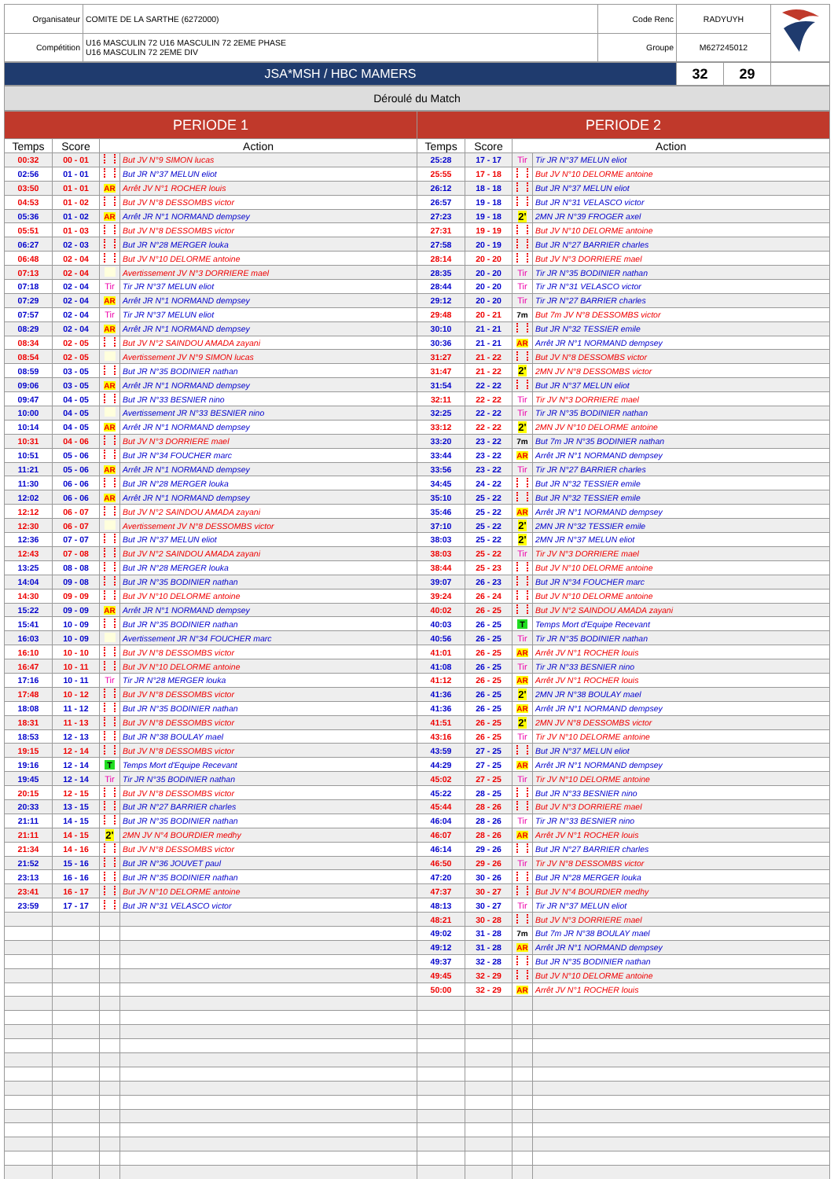| Organisateur | COMITE DE LA SARTHE (6272000) | Code Renc | RADYUYH | |
| Compétition | U16 MASCULIN 72 U16 MASCULIN 72 2EME PHASE U16 MASCULIN 72 2EME DIV | Groupe | M627245012 | |
| JSA*MSH / HBC MAMERS | 32 | 29 | |
| Déroulé du Match |
| PERIODE 1 | | | | PERIODE 2 | | | |
| --- | --- | --- | --- | --- | --- | --- | --- |
| Temps | Score | Action | | Temps | Score | Action | |
| 00:32 | 00 - 01 | | But JV N°9 SIMON lucas | 25:28 | 17 - 17 | Tir | Tir JR N°37 MELUN eliot |
| 02:56 | 01 - 01 | | But JR N°37 MELUN eliot | 25:55 | 17 - 18 | | But JV N°10 DELORME antoine |
| 03:50 | 01 - 01 | AR | Arrêt JV N°1 ROCHER louis | 26:12 | 18 - 18 | | But JR N°37 MELUN eliot |
| 04:53 | 01 - 02 | | But JV N°8 DESSOMBS victor | 26:57 | 19 - 18 | | But JR N°31 VELASCO victor |
| 05:36 | 01 - 02 | AR | Arrêt JR N°1 NORMAND dempsey | 27:23 | 19 - 18 | 2' | 2MN JR N°39 FROGER axel |
| 05:51 | 01 - 03 | | But JV N°8 DESSOMBS victor | 27:31 | 19 - 19 | | But JV N°10 DELORME antoine |
| 06:27 | 02 - 03 | | But JR N°28 MERGER louka | 27:58 | 20 - 19 | | But JR N°27 BARRIER charles |
| 06:48 | 02 - 04 | | But JV N°10 DELORME antoine | 28:14 | 20 - 20 | | But JV N°3 DORRIERE mael |
| 07:13 | 02 - 04 | | Avertissement JV N°3 DORRIERE mael | 28:35 | 20 - 20 | Tir | Tir JR N°35 BODINIER nathan |
| 07:18 | 02 - 04 | Tir | Tir JR N°37 MELUN eliot | 28:44 | 20 - 20 | Tir | Tir JR N°31 VELASCO victor |
| 07:29 | 02 - 04 | AR | Arrêt JR N°1 NORMAND dempsey | 29:12 | 20 - 20 | Tir | Tir JR N°27 BARRIER charles |
| 07:57 | 02 - 04 | Tir | Tir JR N°37 MELUN eliot | 29:48 | 20 - 21 | 7m | But 7m JV N°8 DESSOMBS victor |
| 08:29 | 02 - 04 | AR | Arrêt JR N°1 NORMAND dempsey | 30:10 | 21 - 21 | | But JR N°32 TESSIER emile |
| 08:34 | 02 - 05 | | But JV N°2 SAINDOU AMADA zayani | 30:36 | 21 - 21 | AR | Arrêt JR N°1 NORMAND dempsey |
| 08:54 | 02 - 05 | | Avertissement JV N°9 SIMON lucas | 31:27 | 21 - 22 | | But JV N°8 DESSOMBS victor |
| 08:59 | 03 - 05 | | But JR N°35 BODINIER nathan | 31:47 | 21 - 22 | 2' | 2MN JV N°8 DESSOMBS victor |
| 09:06 | 03 - 05 | AR | Arrêt JR N°1 NORMAND dempsey | 31:54 | 22 - 22 | | But JR N°37 MELUN eliot |
| 09:47 | 04 - 05 | | But JR N°33 BESNIER nino | 32:11 | 22 - 22 | Tir | Tir JV N°3 DORRIERE mael |
| 10:00 | 04 - 05 | | Avertissement JR N°33 BESNIER nino | 32:25 | 22 - 22 | Tir | Tir JR N°35 BODINIER nathan |
| 10:14 | 04 - 05 | AR | Arrêt JR N°1 NORMAND dempsey | 33:12 | 22 - 22 | 2' | 2MN JV N°10 DELORME antoine |
| 10:31 | 04 - 06 | | But JV N°3 DORRIERE mael | 33:20 | 23 - 22 | 7m | But 7m JR N°35 BODINIER nathan |
| 10:51 | 05 - 06 | | But JR N°34 FOUCHER marc | 33:44 | 23 - 22 | AR | Arrêt JR N°1 NORMAND dempsey |
| 11:21 | 05 - 06 | AR | Arrêt JR N°1 NORMAND dempsey | 33:56 | 23 - 22 | Tir | Tir JR N°27 BARRIER charles |
| 11:30 | 06 - 06 | | But JR N°28 MERGER louka | 34:45 | 24 - 22 | | But JR N°32 TESSIER emile |
| 12:02 | 06 - 06 | AR | Arrêt JR N°1 NORMAND dempsey | 35:10 | 25 - 22 | | But JR N°32 TESSIER emile |
| 12:12 | 06 - 07 | | But JV N°2 SAINDOU AMADA zayani | 35:46 | 25 - 22 | AR | Arrêt JR N°1 NORMAND dempsey |
| 12:30 | 06 - 07 | | Avertissement JV N°8 DESSOMBS victor | 37:10 | 25 - 22 | 2' | 2MN JR N°32 TESSIER emile |
| 12:36 | 07 - 07 | | But JR N°37 MELUN eliot | 38:03 | 25 - 22 | 2' | 2MN JR N°37 MELUN eliot |
| 12:43 | 07 - 08 | | But JV N°2 SAINDOU AMADA zayani | 38:03 | 25 - 22 | Tir | Tir JV N°3 DORRIERE mael |
| 13:25 | 08 - 08 | | But JR N°28 MERGER louka | 38:44 | 25 - 23 | | But JV N°10 DELORME antoine |
| 14:04 | 09 - 08 | | But JR N°35 BODINIER nathan | 39:07 | 26 - 23 | | But JR N°34 FOUCHER marc |
| 14:30 | 09 - 09 | | But JV N°10 DELORME antoine | 39:24 | 26 - 24 | | But JV N°10 DELORME antoine |
| 15:22 | 09 - 09 | AR | Arrêt JR N°1 NORMAND dempsey | 40:02 | 26 - 25 | | But JV N°2 SAINDOU AMADA zayani |
| 15:41 | 10 - 09 | | But JR N°35 BODINIER nathan | 40:03 | 26 - 25 | T | Temps Mort d'Equipe Recevant |
| 16:03 | 10 - 09 | | Avertissement JR N°34 FOUCHER marc | 40:56 | 26 - 25 | Tir | Tir JR N°35 BODINIER nathan |
| 16:10 | 10 - 10 | | But JV N°8 DESSOMBS victor | 41:01 | 26 - 25 | AR | Arrêt JV N°1 ROCHER louis |
| 16:47 | 10 - 11 | | But JV N°10 DELORME antoine | 41:08 | 26 - 25 | Tir | Tir JR N°33 BESNIER nino |
| 17:16 | 10 - 11 | Tir | Tir JR N°28 MERGER louka | 41:12 | 26 - 25 | AR | Arrêt JV N°1 ROCHER louis |
| 17:48 | 10 - 12 | | But JV N°8 DESSOMBS victor | 41:36 | 26 - 25 | 2' | 2MN JR N°38 BOULAY mael |
| 18:08 | 11 - 12 | | But JR N°35 BODINIER nathan | 41:36 | 26 - 25 | AR | Arrêt JR N°1 NORMAND dempsey |
| 18:31 | 11 - 13 | | But JV N°8 DESSOMBS victor | 41:51 | 26 - 25 | 2' | 2MN JV N°8 DESSOMBS victor |
| 18:53 | 12 - 13 | | But JR N°38 BOULAY mael | 43:16 | 26 - 25 | Tir | Tir JV N°10 DELORME antoine |
| 19:15 | 12 - 14 | | But JV N°8 DESSOMBS victor | 43:59 | 27 - 25 | | But JR N°37 MELUN eliot |
| 19:16 | 12 - 14 | T | Temps Mort d'Equipe Recevant | 44:29 | 27 - 25 | AR | Arrêt JR N°1 NORMAND dempsey |
| 19:45 | 12 - 14 | Tir | Tir JR N°35 BODINIER nathan | 45:02 | 27 - 25 | Tir | Tir JV N°10 DELORME antoine |
| 20:15 | 12 - 15 | | But JV N°8 DESSOMBS victor | 45:22 | 28 - 25 | | But JR N°33 BESNIER nino |
| 20:33 | 13 - 15 | | But JR N°27 BARRIER charles | 45:44 | 28 - 26 | | But JV N°3 DORRIERE mael |
| 21:11 | 14 - 15 | | But JR N°35 BODINIER nathan | 46:04 | 28 - 26 | Tir | Tir JR N°33 BESNIER nino |
| 21:11 | 14 - 15 | 2' | 2MN JV N°4 BOURDIER medhy | 46:07 | 28 - 26 | AR | Arrêt JV N°1 ROCHER louis |
| 21:34 | 14 - 16 | | But JV N°8 DESSOMBS victor | 46:14 | 29 - 26 | | But JR N°27 BARRIER charles |
| 21:52 | 15 - 16 | | But JR N°36 JOUVET paul | 46:50 | 29 - 26 | Tir | Tir JV N°8 DESSOMBS victor |
| 23:13 | 16 - 16 | | But JR N°35 BODINIER nathan | 47:20 | 30 - 26 | | But JR N°28 MERGER louka |
| 23:41 | 16 - 17 | | But JV N°10 DELORME antoine | 47:37 | 30 - 27 | | But JV N°4 BOURDIER medhy |
| 23:59 | 17 - 17 | | But JR N°31 VELASCO victor | 48:13 | 30 - 27 | Tir | Tir JR N°37 MELUN eliot |
| | | | | 48:21 | 30 - 28 | | But JV N°3 DORRIERE mael |
| | | | | 49:02 | 31 - 28 | 7m | But 7m JR N°38 BOULAY mael |
| | | | | 49:12 | 31 - 28 | AR | Arrêt JR N°1 NORMAND dempsey |
| | | | | 49:37 | 32 - 28 | | But JR N°35 BODINIER nathan |
| | | | | 49:45 | 32 - 29 | | But JV N°10 DELORME antoine |
| | | | | 50:00 | 32 - 29 | AR | Arrêt JV N°1 ROCHER louis |